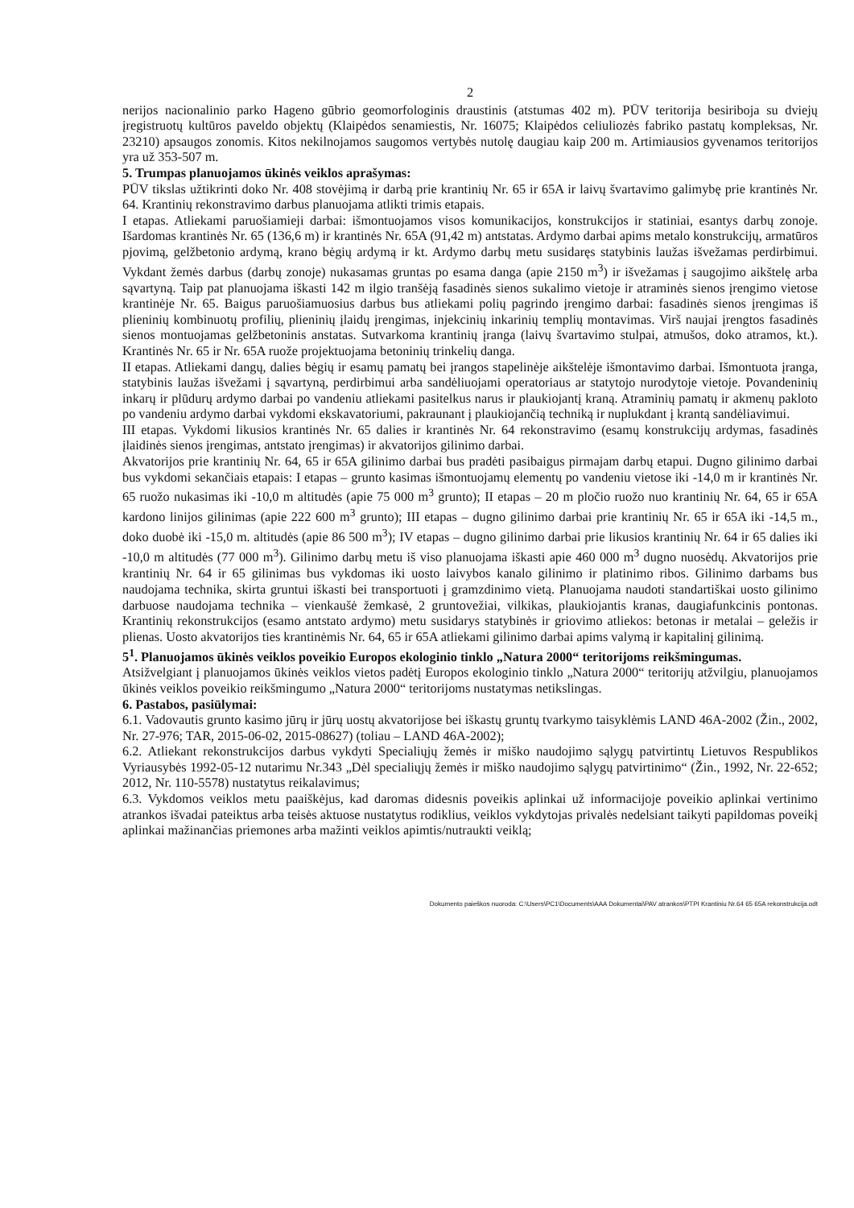2
nerijos nacionalinio parko Hageno gūbrio geomorfologinis draustinis (atstumas 402 m). PŪV teritorija besiriboja su dviejų įregistruotų kultūros paveldo objektų (Klaipėdos senamiestis, Nr. 16075; Klaipėdos celiuliozės fabriko pastatų kompleksas, Nr. 23210) apsaugos zonomis. Kitos nekilnojamos saugomos vertybės nutolę daugiau kaip 200 m. Artimiausios gyvenamos teritorijos yra už 353-507 m.
5. Trumpas planuojamos ūkinės veiklos aprašymas:
PŪV tikslas užtikrinti doko Nr. 408 stovėjimą ir darbą prie krantinių Nr. 65 ir 65A ir laivų švartavimo galimybę prie krantinės Nr. 64. Krantinių rekonstravimo darbus planuojama atlikti trimis etapais.
I etapas. Atliekami paruošiamieji darbai: išmontuojamos visos komunikacijos, konstrukcijos ir statiniai, esantys darbų zonoje. Išardomas krantinės Nr. 65 (136,6 m) ir krantinės Nr. 65A (91,42 m) antstatas. Ardymo darbai apims metalo konstrukcijų, armatūros pjovimą, gelžbetonio ardymą, krano bėgių ardymą ir kt. Ardymo darbų metu susidaręs statybinis laužas išvežamas perdirbimui. Vykdant žemės darbus (darbų zonoje) nukasamas gruntas po esama danga (apie 2150 m<sup>3</sup>) ir išvežamas į saugojimo aikštelę arba sąvartyną. Taip pat planuojama iškasti 142 m ilgio tranšėją fasadinės sienos sukalimo vietoje ir atraminės sienos įrengimo vietose krantinėje Nr. 65. Baigus paruošiamuosius darbus bus atliekami polių pagrindo įrengimo darbai: fasadinės sienos įrengimas iš plieninių kombinuotų profilių, plieninių įlaidų įrengimas, injekcinių inkarinių templių montavimas. Virš naujai įrengtos fasadinės sienos montuojamas gelžbetoninis anstatas. Sutvarkoma krantinių įranga (laivų švartavimo stulpai, atmušos, doko atramos, kt.). Krantinės Nr. 65 ir Nr. 65A ruože projektuojama betoninių trinkelių danga.
II etapas. Atliekami dangų, dalies bėgių ir esamų pamatų bei įrangos stapelinėje aikštelėje išmontavimo darbai. Išmontuota įranga, statybinis laužas išvežami į sąvartyną, perdirbimui arba sandėliuojami operatoriaus ar statytojo nurodytoje vietoje. Povandeninių inkarų ir plūdurų ardymo darbai po vandeniu atliekami pasitelkus narus ir plaukiojantį kraną. Atraminių pamatų ir akmenų pakloto po vandeniu ardymo darbai vykdomi ekskavatoriumi, pakraunant į plaukiojančią techniką ir nuplukdant į krantą sandėliavimui.
III etapas. Vykdomi likusios krantinės Nr. 65 dalies ir krantinės Nr. 64 rekonstravimo (esamų konstrukcijų ardymas, fasadinės įlaidinės sienos įrengimas, antstato įrengimas) ir akvatorijos gilinimo darbai.
Akvatorijos prie krantinių Nr. 64, 65 ir 65A gilinimo darbai bus pradėti pasibaigus pirmajam darbų etapui. Dugno gilinimo darbai bus vykdomi sekančiais etapais: I etapas – grunto kasimas išmontuojamų elementų po vandeniu vietose iki -14,0 m ir krantinės Nr. 65 ruožo nukasimas iki -10,0 m altitudės (apie 75 000 m<sup>3</sup> grunto); II etapas – 20 m pločio ruožo nuo krantinių Nr. 64, 65 ir 65A kardono linijos gilinimas (apie 222 600 m<sup>3</sup> grunto); III etapas – dugno gilinimo darbai prie krantinių Nr. 65 ir 65A iki -14,5 m., doko duobė iki -15,0 m. altitudės (apie 86 500 m<sup>3</sup>); IV etapas – dugno gilinimo darbai prie likusios krantinių Nr. 64 ir 65 dalies iki -10,0 m altitudės (77 000 m<sup>3</sup>). Gilinimo darbų metu iš viso planuojama iškasti apie 460 000 m<sup>3</sup> dugno nuosėdų. Akvatorijos prie krantinių Nr. 64 ir 65 gilinimas bus vykdomas iki uosto laivybos kanalo gilinimo ir platinimo ribos. Gilinimo darbams bus naudojama technika, skirta gruntui iškasti bei transportuoti į gramzdinimo vietą. Planuojama naudoti standartiškai uosto gilinimo darbuose naudojama technika – vienkaušė žemkasė, 2 gruntovežiai, vilkikas, plaukiojantis kranas, daugiafunkcinis pontonas. Krantinių rekonstrukcijos (esamo antstato ardymo) metu susidarys statybinės ir griovimo atliekos: betonas ir metalai – geležis ir plienas. Uosto akvatorijos ties krantinėmis Nr. 64, 65 ir 65A atliekami gilinimo darbai apims valymą ir kapitalinį gilinimą.
5<sup>1</sup>. Planuojamos ūkinės veiklos poveikio Europos ekologinio tinklo „Natura 2000“ teritorijoms reikšmingumas.
Atsižvelgiant į planuojamos ūkinės veiklos vietos padėtį Europos ekologinio tinklo „Natura 2000“ teritorijų atžvilgiu, planuojamos ūkinės veiklos poveikio reikšmingumo „Natura 2000“ teritorijoms nustatymas netikslingas.
6. Pastabos, pasiūlymai:
6.1. Vadovautis grunto kasimo jūrų ir jūrų uostų akvatorijose bei iškastų gruntų tvarkymo taisyklėmis LAND 46A-2002 (Žin., 2002, Nr. 27-976; TAR, 2015-06-02, 2015-08627) (toliau – LAND 46A-2002);
6.2. Atliekant rekonstrukcijos darbus vykdyti Specialiųjų žemės ir miško naudojimo sąlygų patvirtintų Lietuvos Respublikos Vyriausybės 1992-05-12 nutarimu Nr.343 „Dėl specialiųjų žemės ir miško naudojimo sąlygų patvirtinimo“ (Žin., 1992, Nr. 22-652; 2012, Nr. 110-5578) nustatytus reikalavimus;
6.3. Vykdomos veiklos metu paaiškėjus, kad daromas didesnis poveikis aplinkai už informacijoje poveikio aplinkai vertinimo atrankos išvadai pateiktus arba teisės aktuose nustatytus rodiklius, veiklos vykdytojas privalės nedelsiant taikyti papildomas poveikį aplinkai mažinančias priemones arba mažinti veiklos apimtis/nutraukti veiklą;
Dokumento paieškos nuoroda: C:\Users\PC1\Documents\AAA Dokumentai\PAV atrankos\PTPI Krantiniu Nr.64 65 65A rekonstrukcija.odt